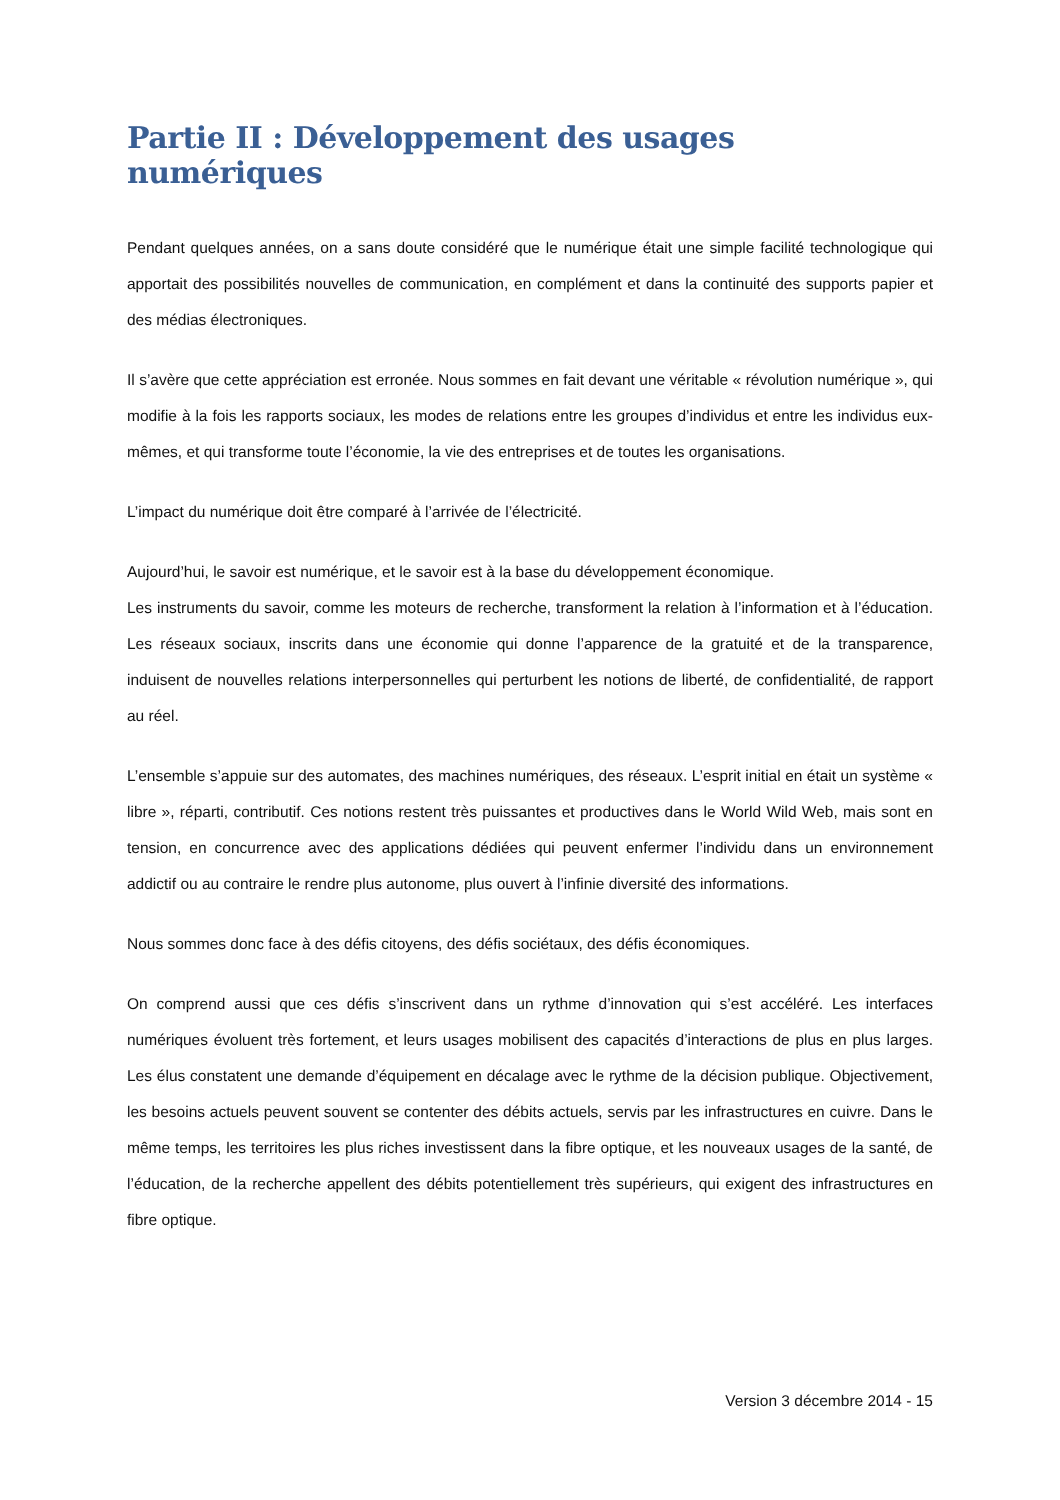Partie II : Développement des usages numériques
Pendant quelques années, on a sans doute considéré que le numérique était une simple facilité technologique qui apportait des possibilités nouvelles de communication, en complément et dans la continuité des supports papier et des médias électroniques.
Il s’avère que cette appréciation est erronée. Nous sommes en fait devant une véritable « révolution numérique », qui modifie à la fois les rapports sociaux, les modes de relations entre les groupes d’individus et entre les individus eux-mêmes, et qui transforme toute l’économie, la vie des entreprises et de toutes les organisations.
L’impact du numérique doit être comparé à l’arrivée de l’électricité.
Aujourd’hui, le savoir est numérique, et le savoir est à la base du développement économique.
Les instruments du savoir, comme les moteurs de recherche, transforment la relation à l’information et à l’éducation. Les réseaux sociaux, inscrits dans une économie qui donne l’apparence de la gratuité et de la transparence, induisent de nouvelles relations interpersonnelles qui perturbent les notions de liberté, de confidentialité, de rapport au réel.
L’ensemble s’appuie sur des automates, des machines numériques, des réseaux. L’esprit initial en était un système « libre », réparti, contributif. Ces notions restent très puissantes et productives dans le World Wild Web, mais sont en tension, en concurrence avec des applications dédiées qui peuvent enfermer l’individu dans un environnement addictif ou au contraire le rendre plus autonome, plus ouvert à l’infinie diversité des informations.
Nous sommes donc face à des défis citoyens, des défis sociétaux, des défis économiques.
On comprend aussi que ces défis s’inscrivent dans un rythme d’innovation qui s’est accéléré. Les interfaces numériques évoluent très fortement, et leurs usages mobilisent des capacités d’interactions de plus en plus larges. Les élus constatent une demande d’équipement en décalage avec le rythme de la décision publique. Objectivement, les besoins actuels peuvent souvent se contenter des débits actuels, servis par les infrastructures en cuivre. Dans le même temps, les territoires les plus riches investissent dans la fibre optique, et les nouveaux usages de la santé, de l’éducation, de la recherche appellent des débits potentiellement très supérieurs, qui exigent des infrastructures en fibre optique.
Version 3 décembre 2014 - 15